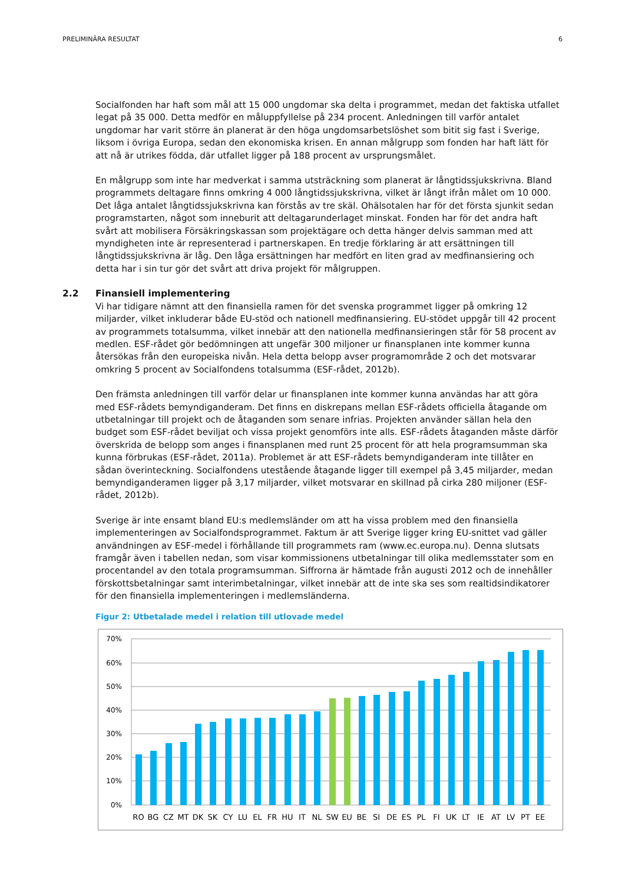PRELIMINÄRA RESULTAT 6
Socialfonden har haft som mål att 15 000 ungdomar ska delta i programmet, medan det faktiska utfallet legat på 35 000. Detta medför en måluppfyllelse på 234 procent. Anledningen till varför antalet ungdomar har varit större än planerat är den höga ungdomsarbetslöshet som bitit sig fast i Sverige, liksom i övriga Europa, sedan den ekonomiska krisen. En annan målgrupp som fonden har haft lätt för att nå är utrikes födda, där utfallet ligger på 188 procent av ursprungsmålet.
En målgrupp som inte har medverkat i samma utsträckning som planerat är långtidssjukskrivna. Bland programmets deltagare finns omkring 4 000 långtidssjukskrivna, vilket är långt ifrån målet om 10 000. Det låga antalet långtidssjukskrivna kan förstås av tre skäl. Ohälsotalen har för det första sjunkit sedan programstarten, något som inneburit att deltagarunderlaget minskat. Fonden har för det andra haft svårt att mobilisera Försäkringskassan som projektägare och detta hänger delvis samman med att myndigheten inte är representerad i partnerskapen. En tredje förklaring är att ersättningen till långtidssjukskrivna är låg. Den låga ersättningen har medfört en liten grad av medfinansiering och detta har i sin tur gör det svårt att driva projekt för målgruppen.
2.2 Finansiell implementering
Vi har tidigare nämnt att den finansiella ramen för det svenska programmet ligger på omkring 12 miljarder, vilket inkluderar både EU-stöd och nationell medfinansiering. EU-stödet uppgår till 42 procent av programmets totalsumma, vilket innebär att den nationella medfinansieringen står för 58 procent av medlen. ESF-rådet gör bedömningen att ungefär 300 miljoner ur finansplanen inte kommer kunna återsökas från den europeiska nivån. Hela detta belopp avser programområde 2 och det motsvarar omkring 5 procent av Socialfondens totalsumma (ESF-rådet, 2012b).
Den främsta anledningen till varför delar ur finansplanen inte kommer kunna användas har att göra med ESF-rådets bemyndiganderam. Det finns en diskrepans mellan ESF-rådets officiella åtagande om utbetalningar till projekt och de åtaganden som senare infrias. Projekten använder sällan hela den budget som ESF-rådet beviljat och vissa projekt genomförs inte alls. ESF-rådets åtaganden måste därför överskrida de belopp som anges i finansplanen med runt 25 procent för att hela programsumman ska kunna förbrukas (ESF-rådet, 2011a). Problemet är att ESF-rådets bemyndiganderam inte tillåter en sådan överinteckning. Socialfondens utestående åtagande ligger till exempel på 3,45 miljarder, medan bemyndiganderamen ligger på 3,17 miljarder, vilket motsvarar en skillnad på cirka 280 miljoner (ESF-rådet, 2012b).
Sverige är inte ensamt bland EU:s medlemsländer om att ha vissa problem med den finansiella implementeringen av Socialfondsprogrammet. Faktum är att Sverige ligger kring EU-snittet vad gäller användningen av ESF-medel i förhållande till programmets ram (www.ec.europa.nu). Denna slutsats framgår även i tabellen nedan, som visar kommissionens utbetalningar till olika medlemsstater som en procentandel av den totala programsumman. Siffrorna är hämtade från augusti 2012 och de innehåller förskottsbetalningar samt interimbetalningar, vilket innebär att de inte ska ses som realtidsindikatorer för den finansiella implementeringen i medlemsländerna.
Figur 2: Utbetalade medel i relation till utlovade medel
70%
60%
50%
40%
30%
20%
10%
0%
RO
BG
CZ
MT
DK
SK
CY
LU
EL
FR
HU
IT
NL
SW
EU
BE
SI
DE
ES
PL
FI
UK
LT
IE
AT
LV
PT
EE